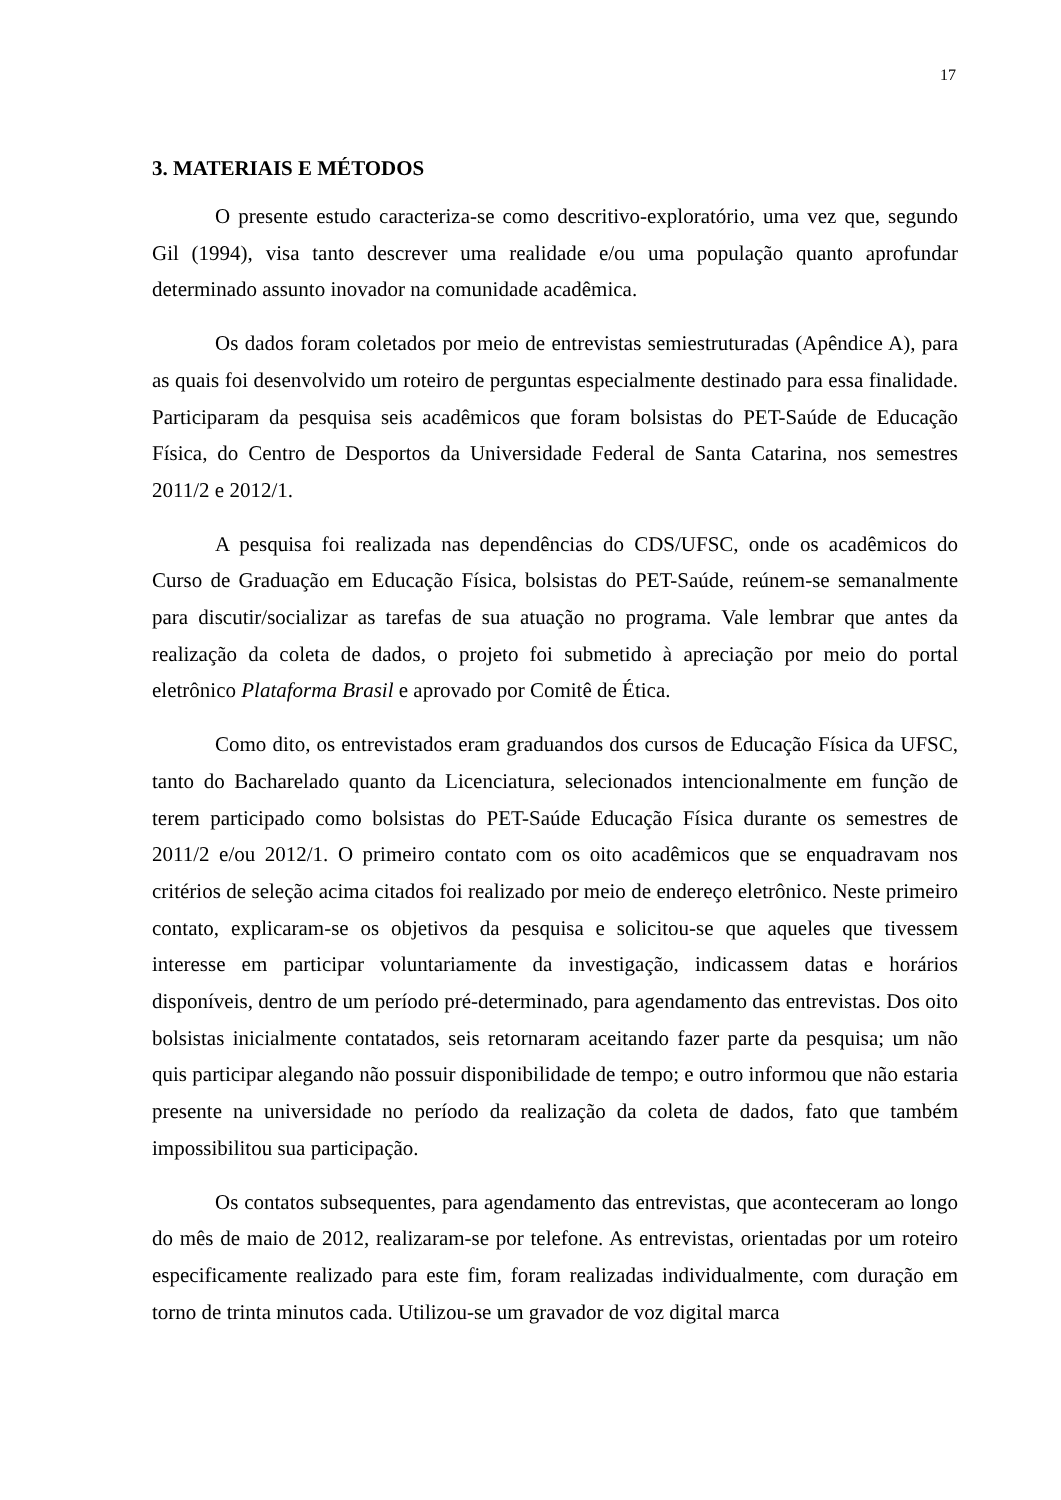17
3. MATERIAIS E MÉTODOS
O presente estudo caracteriza-se como descritivo-exploratório, uma vez que, segundo Gil (1994), visa tanto descrever uma realidade e/ou uma população quanto aprofundar determinado assunto inovador na comunidade acadêmica.
Os dados foram coletados por meio de entrevistas semiestruturadas (Apêndice A), para as quais foi desenvolvido um roteiro de perguntas especialmente destinado para essa finalidade. Participaram da pesquisa seis acadêmicos que foram bolsistas do PET-Saúde de Educação Física, do Centro de Desportos da Universidade Federal de Santa Catarina, nos semestres 2011/2 e 2012/1.
A pesquisa foi realizada nas dependências do CDS/UFSC, onde os acadêmicos do Curso de Graduação em Educação Física, bolsistas do PET-Saúde, reúnem-se semanalmente para discutir/socializar as tarefas de sua atuação no programa. Vale lembrar que antes da realização da coleta de dados, o projeto foi submetido à apreciação por meio do portal eletrônico Plataforma Brasil e aprovado por Comitê de Ética.
Como dito, os entrevistados eram graduandos dos cursos de Educação Física da UFSC, tanto do Bacharelado quanto da Licenciatura, selecionados intencionalmente em função de terem participado como bolsistas do PET-Saúde Educação Física durante os semestres de 2011/2 e/ou 2012/1. O primeiro contato com os oito acadêmicos que se enquadravam nos critérios de seleção acima citados foi realizado por meio de endereço eletrônico. Neste primeiro contato, explicaram-se os objetivos da pesquisa e solicitou-se que aqueles que tivessem interesse em participar voluntariamente da investigação, indicassem datas e horários disponíveis, dentro de um período pré-determinado, para agendamento das entrevistas. Dos oito bolsistas inicialmente contatados, seis retornaram aceitando fazer parte da pesquisa; um não quis participar alegando não possuir disponibilidade de tempo; e outro informou que não estaria presente na universidade no período da realização da coleta de dados, fato que também impossibilitou sua participação.
Os contatos subsequentes, para agendamento das entrevistas, que aconteceram ao longo do mês de maio de 2012, realizaram-se por telefone. As entrevistas, orientadas por um roteiro especificamente realizado para este fim, foram realizadas individualmente, com duração em torno de trinta minutos cada. Utilizou-se um gravador de voz digital marca